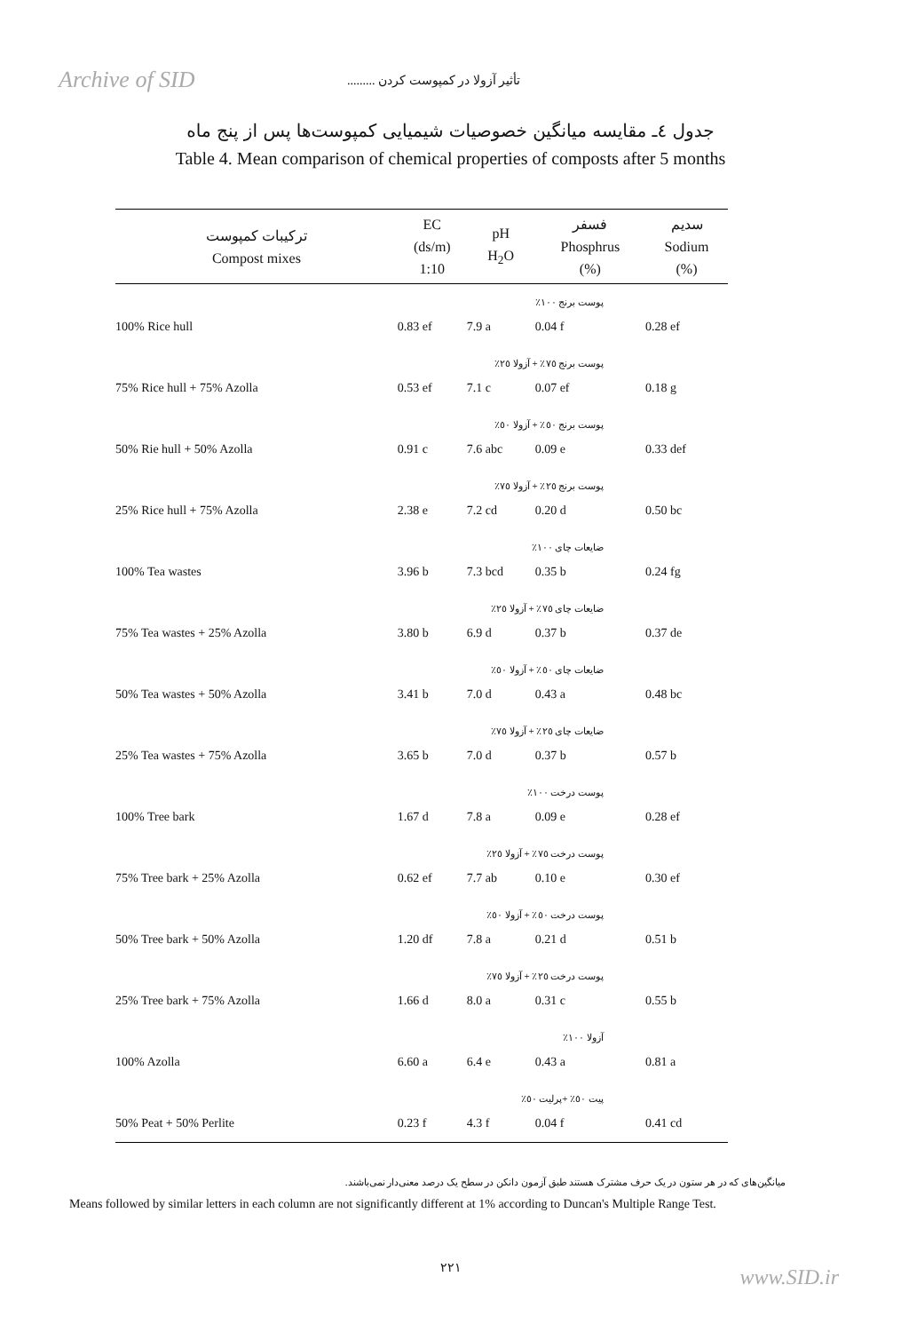Archive of SID
تأثیر آزولا در کمپوست کردن .........
جدول ٤ـ مقایسه میانگین خصوصیات شیمیایی کمپوست‌ها پس از پنج ماه
Table 4. Mean comparison of chemical properties of composts after 5 months
| ترکیبات کمپوست Compost mixes | EC (ds/m) 1:10 | pH H<sub>2</sub>O | فسفر Phosphrus (%) | سدیم Sodium (%) |
| --- | --- | --- | --- | --- |
| پوست برنج ١٠٠٪ | | | | |
| 100% Rice hull | 0.83 ef | 7.9 a | 0.04 f | 0.28 ef |
| پوست برنج ٧٥٪ + آزولا ٢٥٪ | | | | |
| 75% Rice hull + 75% Azolla | 0.53 ef | 7.1 c | 0.07 ef | 0.18 g |
| پوست برنج ٥٠٪ + آزولا ٥٠٪ | | | | |
| 50% Rie hull + 50% Azolla | 0.91 c | 7.6 abc | 0.09 e | 0.33 def |
| پوست برنج ٢٥٪ + آزولا ٧٥٪ | | | | |
| 25% Rice hull + 75% Azolla | 2.38 e | 7.2 cd | 0.20 d | 0.50 bc |
| ضایعات چای ١٠٠٪ | | | | |
| 100% Tea wastes | 3.96 b | 7.3 bcd | 0.35 b | 0.24 fg |
| ضایعات چای ٧٥٪ + آزولا ٢٥٪ | | | | |
| 75% Tea wastes + 25% Azolla | 3.80 b | 6.9 d | 0.37 b | 0.37 de |
| ضایعات چای ٥٠٪ + آزولا ٥٠٪ | | | | |
| 50% Tea wastes + 50% Azolla | 3.41 b | 7.0 d | 0.43 a | 0.48 bc |
| ضایعات چای ٢٥٪ + آزولا ٧٥٪ | | | | |
| 25% Tea wastes + 75% Azolla | 3.65 b | 7.0 d | 0.37 b | 0.57 b |
| پوست درخت ١٠٠٪ | | | | |
| 100% Tree bark | 1.67 d | 7.8 a | 0.09 e | 0.28 ef |
| پوست درخت ٧٥٪ + آزولا ٢٥٪ | | | | |
| 75% Tree bark + 25% Azolla | 0.62 ef | 7.7 ab | 0.10 e | 0.30 ef |
| پوست درخت ٥٠٪ + آزولا ٥٠٪ | | | | |
| 50% Tree bark + 50% Azolla | 1.20 df | 7.8 a | 0.21 d | 0.51 b |
| پوست درخت ٢٥٪ + آزولا ٧٥٪ | | | | |
| 25% Tree bark + 75% Azolla | 1.66 d | 8.0 a | 0.31 c | 0.55 b |
| آزولا ١٠٠٪ | | | | |
| 100% Azolla | 6.60 a | 6.4 e | 0.43 a | 0.81 a |
| پیت ٥٠٪ +پرلیت ٥٠٪ | | | | |
| 50% Peat + 50% Perlite | 0.23 f | 4.3 f | 0.04 f | 0.41 cd |
میانگین‌های که در هر ستون در یک حرف مشترک هستند طبق آزمون دانکن در سطح یک درصد معنی‌دار نمی‌باشند.
Means followed by similar letters in each column are not significantly different at 1% according to Duncan's Multiple Range Test.
٢٢١
www.SID.ir